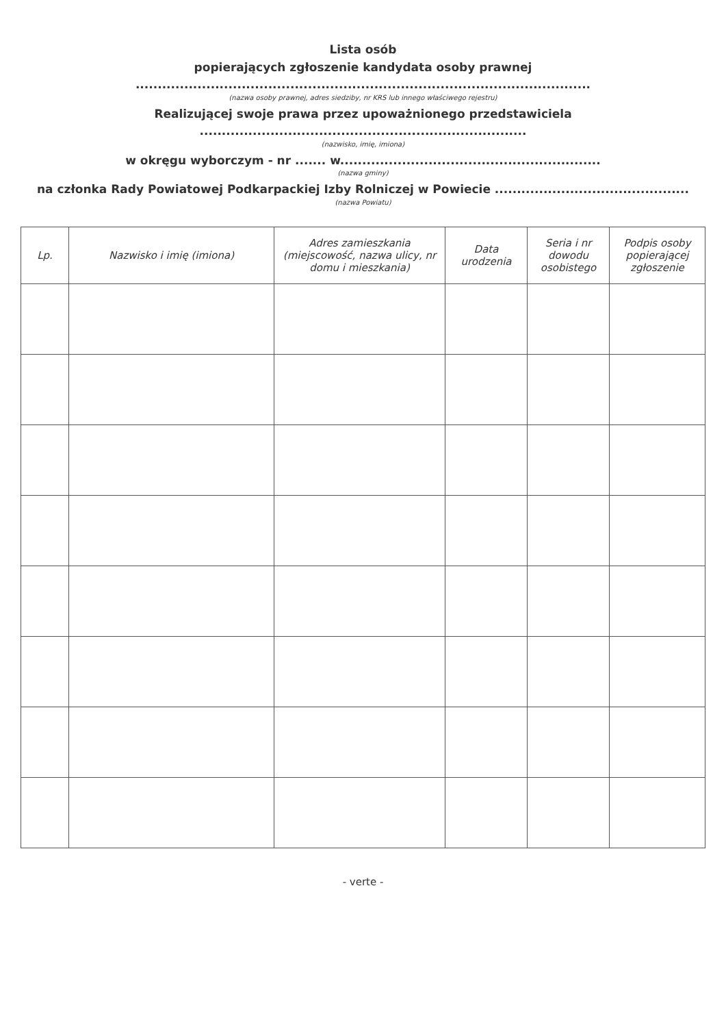Lista osób
popierających zgłoszenie kandydata osoby prawnej
.......................................................................................................
(nazwa osoby prawnej, adres siedziby, nr KRS lub innego właściwego rejestru)
Realizującej swoje prawa przez upoważnionego przedstawiciela
..........................................................................
(nazwisko, imię, imiona)
w okręgu wyborczym - nr ....... w...........................................................
(nazwa gminy)
na członka Rady Powiatowej Podkarpackiej Izby Rolniczej w Powiecie ............................................
(nazwa Powiatu)
| Lp. | Nazwisko i imię (imiona) | Adres zamieszkania (miejscowość, nazwa ulicy, nr domu i mieszkania) | Data urodzenia | Seria i nr dowodu osobistego | Podpis osoby popierającej zgłoszenie |
| --- | --- | --- | --- | --- | --- |
- verte -